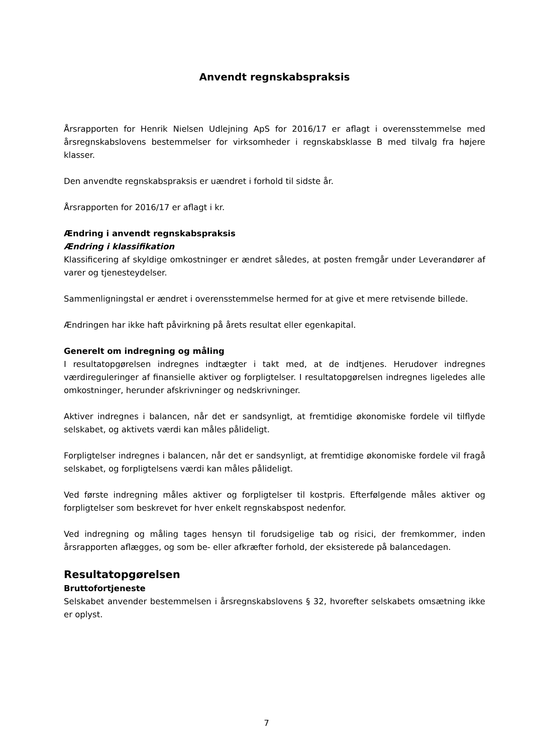Anvendt regnskabspraksis
Årsrapporten for Henrik Nielsen Udlejning ApS for 2016/17 er aflagt i overensstemmelse med årsregnskabslovens bestemmelser for virksomheder i regnskabsklasse B med tilvalg fra højere klasser.
Den anvendte regnskabspraksis er uændret i forhold til sidste år.
Årsrapporten for 2016/17 er aflagt i kr.
Ændring i anvendt regnskabspraksis
Ændring i klassifikation
Klassificering af skyldige omkostninger er ændret således, at posten fremgår under Leverandører af varer og tjenesteydelser.
Sammenligningstal er ændret i overensstemmelse hermed for at give et mere retvisende billede.
Ændringen har ikke haft påvirkning på årets resultat eller egenkapital.
Generelt om indregning og måling
I resultatopgørelsen indregnes indtægter i takt med, at de indtjenes. Herudover indregnes værdireguleringer af finansielle aktiver og forpligtelser. I resultatopgørelsen indregnes ligeledes alle omkostninger, herunder afskrivninger og nedskrivninger.
Aktiver indregnes i balancen, når det er sandsynligt, at fremtidige økonomiske fordele vil tilflyde selskabet, og aktivets værdi kan måles pålideligt.
Forpligtelser indregnes i balancen, når det er sandsynligt, at fremtidige økonomiske fordele vil fragå selskabet, og forpligtelsens værdi kan måles pålideligt.
Ved første indregning måles aktiver og forpligtelser til kostpris. Efterfølgende måles aktiver og forpligtelser som beskrevet for hver enkelt regnskabspost nedenfor.
Ved indregning og måling tages hensyn til forudsigelige tab og risici, der fremkommer, inden årsrapporten aflægges, og som be- eller afkræfter forhold, der eksisterede på balancedagen.
Resultatopgørelsen
Bruttofortjeneste
Selskabet anvender bestemmelsen i årsregnskabslovens § 32, hvorefter selskabets omsætning ikke er oplyst.
7